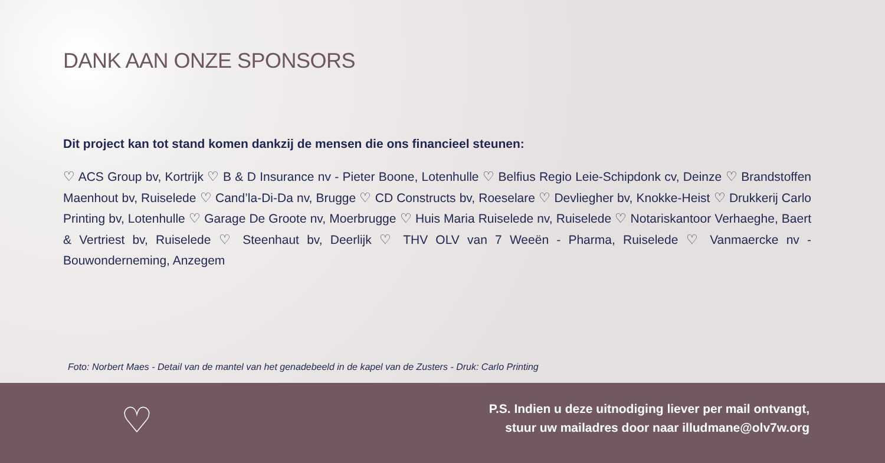DANK AAN ONZE SPONSORS
Dit project kan tot stand komen dankzij de mensen die ons financieel steunen:
♡ ACS Group bv, Kortrijk ♡ B & D Insurance nv - Pieter Boone, Lotenhulle ♡ Belfius Regio Leie-Schipdonk cv, Deinze ♡ Brandstoffen Maenhout bv, Ruiselede ♡ Cand’la-Di-Da nv, Brugge ♡ CD Constructs bv, Roeselare ♡ Devliegher bv, Knokke-Heist ♡ Drukkerij Carlo Printing bv, Lotenhulle ♡ Garage De Groote nv, Moerbrugge ♡ Huis Maria Ruiselede nv, Ruiselede ♡ Notariskantoor Verhaeghe, Baert & Vertriest bv, Ruiselede ♡ Steenhaut bv, Deerlijk ♡ THV OLV van 7 Weeën - Pharma, Ruiselede ♡ Vanmaercke nv - Bouwonderneming, Anzegem
Foto: Norbert Maes - Detail van de mantel van het genadebeeld in de kapel van de Zusters - Druk: Carlo Printing
♡
P.S. Indien u deze uitnodiging liever per mail ontvangt,
stuur uw mailadres door naar illudmane@olv7w.org